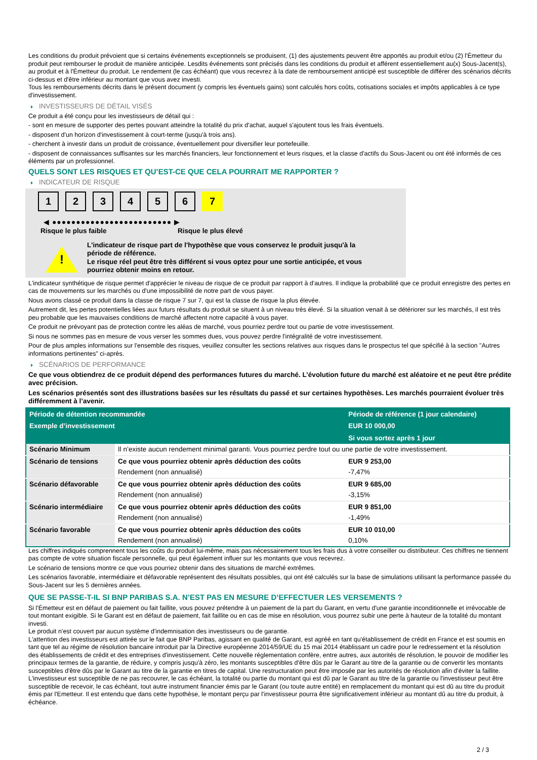Les conditions du produit prévoient que si certains événements exceptionnels se produisent, (1) des ajustements peuvent être apportés au produit et/ou (2) l'Émetteur du produit peut rembourser le produit de manière anticipée. Lesdits événements sont précisés dans les conditions du produit et afférent essentiellement au(x) Sous-Jacent(s), au produit et à l'Émetteur du produit. Le rendement (le cas échéant) que vous recevrez à la date de remboursement anticipé est susceptible de différer des scénarios décrits ci-dessus et d'être inférieur au montant que vous avez investi.
Tous les remboursements décrits dans le présent document (y compris les éventuels gains) sont calculés hors coûts, cotisations sociales et impôts applicables à ce type d'investissement.
INVESTISSEURS DE DÉTAIL VISÉS
Ce produit a été conçu pour les investisseurs de détail qui :
- sont en mesure de supporter des pertes pouvant atteindre la totalité du prix d'achat, auquel s'ajoutent tous les frais éventuels.
- disposent d'un horizon d'investissement à court-terme (jusqu'à trois ans).
- cherchent à investir dans un produit de croissance, éventuellement pour diversifier leur portefeuille.
- disposent de connaissances suffisantes sur les marchés financiers, leur fonctionnement et leurs risques, et la classe d'actifs du Sous-Jacent ou ont été informés de ces éléments par un professionnel.
QUELS SONT LES RISQUES ET QU’EST-CE QUE CELA POURRAIT ME RAPPORTER ?
INDICATEUR DE RISQUE
1 2 3 4 5 6 7
◀ ●●●●●●●●●●●●●●●●●●●●●●●●● ▶
Risque le plus faible Risque le plus élevé
!
L'indicateur de risque part de l'hypothèse que vous conservez le produit jusqu'à la
période de référence.
Le risque réel peut être très différent si vous optez pour une sortie anticipée, et vous
pourriez obtenir moins en retour.
L'indicateur synthétique de risque permet d'apprécier le niveau de risque de ce produit par rapport à d'autres. Il indique la probabilité que ce produit enregistre des pertes en cas de mouvements sur les marchés ou d'une impossibilité de notre part de vous payer.
Nous avons classé ce produit dans la classe de risque 7 sur 7, qui est la classe de risque la plus élevée.
Autrement dit, les pertes potentielles liées aux futurs résultats du produit se situent à un niveau très élevé. Si la situation venait à se détériorer sur les marchés, il est très peu probable que les mauvaises conditions de marché affectent notre capacité à vous payer.
Ce produit ne prévoyant pas de protection contre les aléas de marché, vous pourriez perdre tout ou partie de votre investissement.
Si nous ne sommes pas en mesure de vous verser les sommes dues, vous pouvez perdre l'intégralité de votre investissement.
Pour de plus amples informations sur l'ensemble des risques, veuillez consulter les sections relatives aux risques dans le prospectus tel que spécifié à la section "Autres informations pertinentes" ci-après.
SCÉNARIOS DE PERFORMANCE
Ce que vous obtiendrez de ce produit dépend des performances futures du marché. L’évolution future du marché est aléatoire et ne peut être prédite avec précision.
Les scénarios présentés sont des illustrations basées sur les résultats du passé et sur certaines hypothèses. Les marchés pourraient évoluer très différemment à l’avenir.
| Période de détention recommandée | | Période de référence (1 jour calendaire) |
| --- | --- | --- |
| Exemple d’investissement | | EUR 10 000,00 |
| | | Si vous sortez après 1 jour |
| Scénario Minimum | Il n’existe aucun rendement minimal garanti. Vous pourriez perdre tout ou une partie de votre investissement. | |
| Scénario de tensions | Ce que vous pourriez obtenir après déduction des coûts | EUR 9 253,00 |
| | Rendement (non annualisé) | -7,47% |
| Scénario défavorable | Ce que vous pourriez obtenir après déduction des coûts | EUR 9 685,00 |
| | Rendement (non annualisé) | -3,15% |
| Scénario intermédiaire | Ce que vous pourriez obtenir après déduction des coûts | EUR 9 851,00 |
| | Rendement (non annualisé) | -1,49% |
| Scénario favorable | Ce que vous pourriez obtenir après déduction des coûts | EUR 10 010,00 |
| | Rendement (non annualisé) | 0,10% |
Les chiffres indiqués comprennent tous les coûts du produit lui-même, mais pas nécessairement tous les frais dus à votre conseiller ou distributeur. Ces chiffres ne tiennent pas compte de votre situation fiscale personnelle, qui peut également influer sur les montants que vous recevrez.
Le scénario de tensions montre ce que vous pourriez obtenir dans des situations de marché extrêmes.
Les scénarios favorable, intermédiaire et défavorable représentent des résultats possibles, qui ont été calculés sur la base de simulations utilisant la performance passée du Sous-Jacent sur les 5 dernières années.
QUE SE PASSE-T-IL SI BNP PARIBAS S.A. N’EST PAS EN MESURE D’EFFECTUER LES VERSEMENTS ?
Si l'Émetteur est en défaut de paiement ou fait faillite, vous pouvez prétendre à un paiement de la part du Garant, en vertu d'une garantie inconditionnelle et irrévocable de tout montant exigible. Si le Garant est en défaut de paiement, fait faillite ou en cas de mise en résolution, vous pourrez subir une perte à hauteur de la totalité du montant investi.
Le produit n'est couvert par aucun système d'indemnisation des investisseurs ou de garantie.
L'attention des investisseurs est attirée sur le fait que BNP Paribas, agissant en qualité de Garant, est agréé en tant qu'établissement de crédit en France et est soumis en tant que tel au régime de résolution bancaire introduit par la Directive européenne 2014/59/UE du 15 mai 2014 établissant un cadre pour le redressement et la résolution des établissements de crédit et des entreprises d'investissement. Cette nouvelle réglementation confère, entre autres, aux autorités de résolution, le pouvoir de modifier les principaux termes de la garantie, de réduire, y compris jusqu'à zéro, les montants susceptibles d'être dûs par le Garant au titre de la garantie ou de convertir les montants susceptibles d'être dûs par le Garant au titre de la garantie en titres de capital. Une restructuration peut être imposée par les autorités de résolution afin d'éviter la faillite. L'investisseur est susceptible de ne pas recouvrer, le cas échéant, la totalité ou partie du montant qui est dû par le Garant au titre de la garantie ou l'investisseur peut être susceptible de recevoir, le cas échéant, tout autre instrument financier émis par le Garant (ou toute autre entité) en remplacement du montant qui est dû au titre du produit émis par l'Emetteur. Il est entendu que dans cette hypothèse, le montant perçu par l'investisseur pourra être significativement inférieur au montant dû au titre du produit, à échéance.
2 / 3